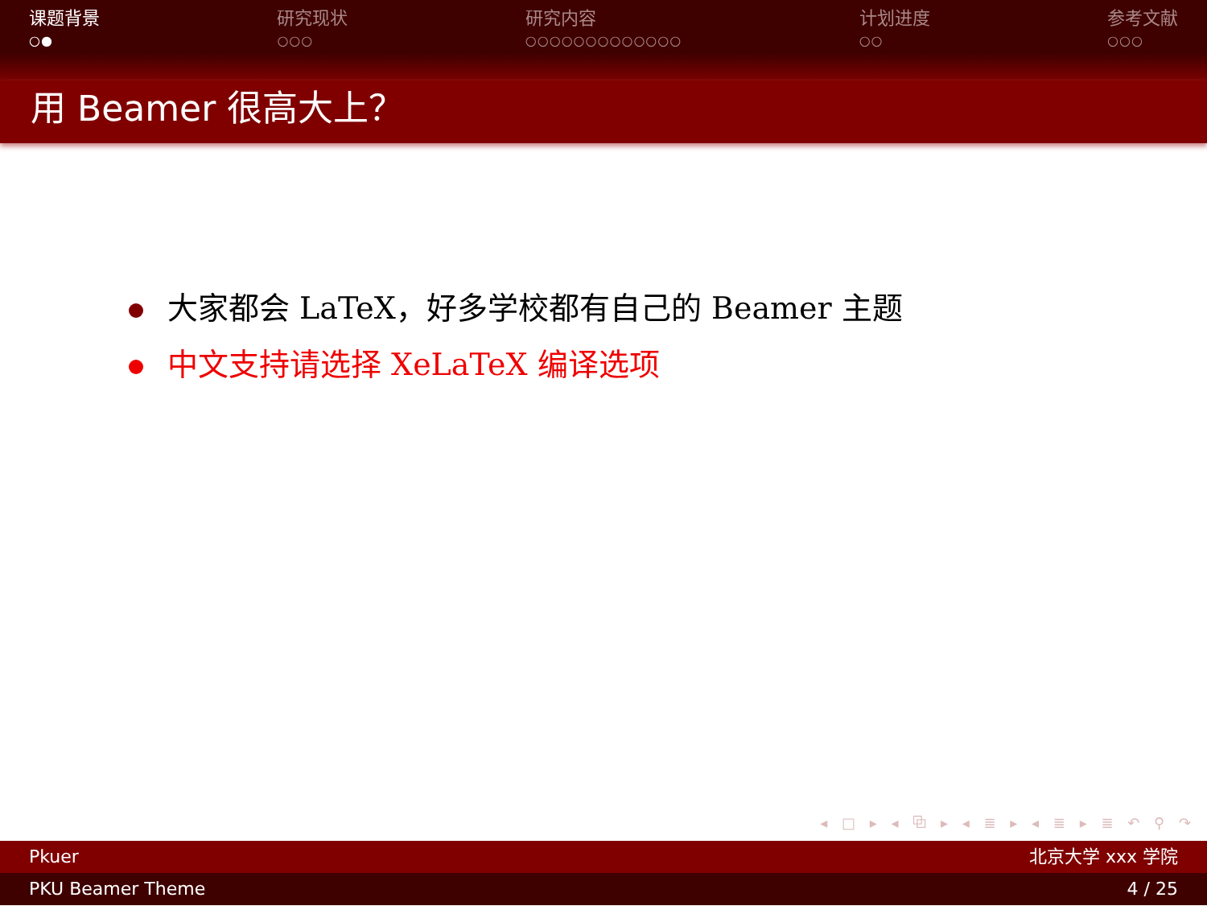课题背景
○●
研究现状
○○○
研究内容
○○○○○○○○○○○○○
计划进度
○○
参考文献
○○○
用 Beamer 很高大上？
大家都会 LaTeX，好多学校都有自己的 Beamer 主题
中文支持请选择 XeLaTeX 编译选项
◂ □ ▸ ◂ ⧉ ▸ ◂ ≣ ▸ ◂ ≣ ▸ ≣ ↶ ⚲ ↷
Pkuer 北京大学 xxx 学院
PKU Beamer Theme 4 / 25